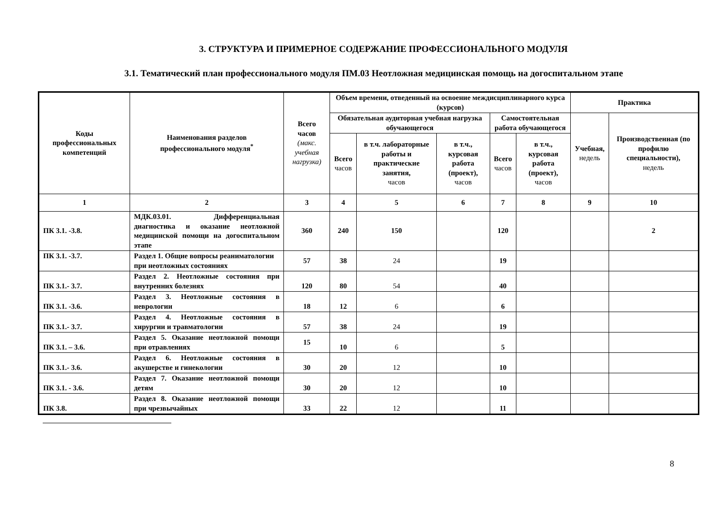3. СТРУКТУРА И ПРИМЕРНОЕ СОДЕРЖАНИЕ ПРОФЕССИОНАЛЬНОГО МОДУЛЯ
3.1. Тематический план профессионального модуля ПМ.03 Неотложная медицинская помощь на догоспитальном этапе
| Коды профессиональных компетенций | Наименования разделов профессионального модуля<sup>*</sup> | Всего часов (макс. учебная нагрузка) | Объем времени, отведенный на освоение междисциплинарного курса (курсов) | | | | | Практика | |
| --- | --- | --- | --- | --- | --- | --- | --- | --- | --- |
| | | | Обязательная аудиторная учебная нагрузка обучающегося | | | Самостоятельная работа обучающегося | | Учебная, недель | Производственная (по профилю специальности), недель |
| | | | Всего часов | в т.ч. лабораторные работы и практические занятия, часов | в т.ч., курсовая работа (проект), часов | Всего часов | в т.ч., курсовая работа (проект), часов | | |
| 1 | 2 | 3 | 4 | 5 | 6 | 7 | 8 | 9 | 10 |
| ПК 3.1. -3.8. | МДК.03.01. Дифференциальная диагностика и оказание неотложной медицинской помощи на догоспитальном этапе | 360 | 240 | 150 | | 120 | | | 2 |
| ПК 3.1. -3.7. | Раздел 1. Общие вопросы реаниматологии при неотложных состояниях | 57 | 38 | 24 | | 19 | | | |
| ПК 3.1.- 3.7. | Раздел 2. Неотложные состояния при внутренних болезнях | 120 | 80 | 54 | | 40 | | | |
| ПК 3.1. -3.6. | Раздел 3. Неотложные состояния в неврологии | 18 | 12 | 6 | | 6 | | | |
| ПК 3.1.- 3.7. | Раздел 4. Неотложные состояния в хирургии и травматологии | 57 | 38 | 24 | | 19 | | | |
| ПК 3.1. – 3.6. | Раздел 5. Оказание неотложной помощи при отравлениях | 15 | 10 | 6 | | 5 | | | |
| ПК 3.1.- 3.6. | Раздел 6. Неотложные состояния в акушерстве и гинекологии | 30 | 20 | 12 | | 10 | | | |
| ПК 3.1. - 3.6. | Раздел 7. Оказание неотложной помощи детям | 30 | 20 | 12 | | 10 | | | |
| ПК 3.8. | Раздел 8. Оказание неотложной помощи при чрезвычайных | 33 | 22 | 12 | | 11 | | | |
8